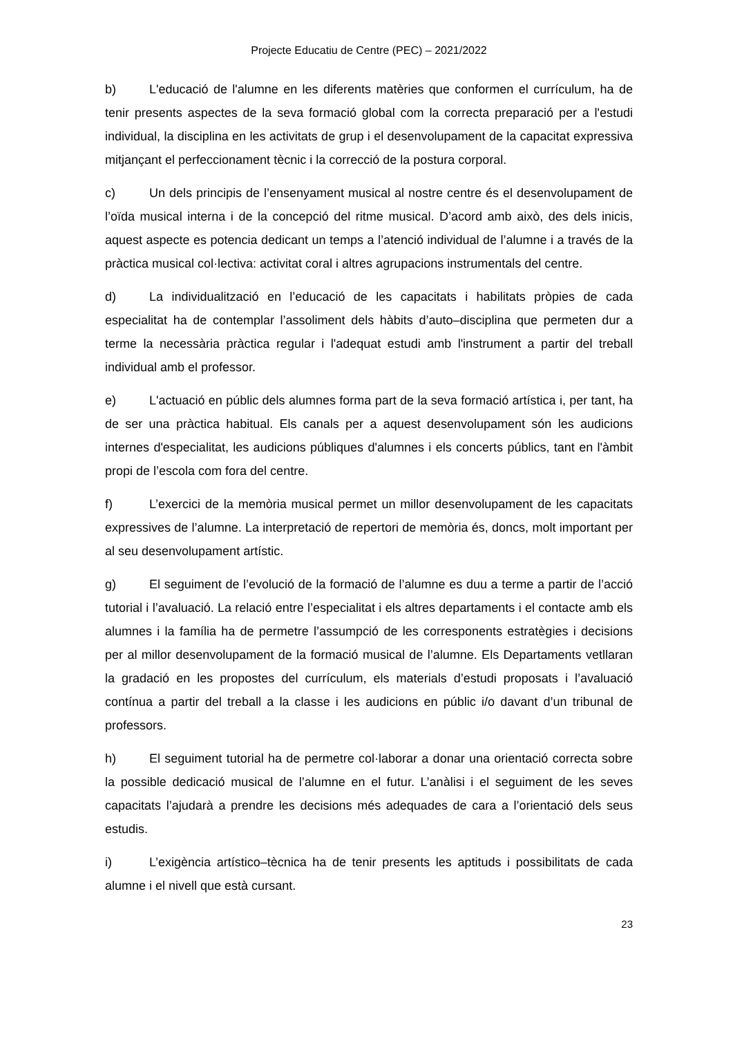Projecte Educatiu de Centre (PEC) – 2021/2022
b) L'educació de l'alumne en les diferents matèries que conformen el currículum, ha de tenir presents aspectes de la seva formació global com la correcta preparació per a l'estudi individual, la disciplina en les activitats de grup i el desenvolupament de la capacitat expressiva mitjançant el perfeccionament tècnic i la correcció de la postura corporal.
c) Un dels principis de l’ensenyament musical al nostre centre és el desenvolupament de l’oïda musical interna i de la concepció del ritme musical. D’acord amb això, des dels inicis, aquest aspecte es potencia dedicant un temps a l’atenció individual de l’alumne i a través de la pràctica musical col·lectiva: activitat coral i altres agrupacions instrumentals del centre.
d) La individualització en l’educació de les capacitats i habilitats pròpies de cada especialitat ha de contemplar l’assoliment dels hàbits d’auto–disciplina que permeten dur a terme la necessària pràctica regular i l'adequat estudi amb l'instrument a partir del treball individual amb el professor.
e) L'actuació en públic dels alumnes forma part de la seva formació artística i, per tant, ha de ser una pràctica habitual. Els canals per a aquest desenvolupament són les audicions internes d'especialitat, les audicions públiques d'alumnes i els concerts públics, tant en l'àmbit propi de l’escola com fora del centre.
f) L’exercici de la memòria musical permet un millor desenvolupament de les capacitats expressives de l’alumne. La interpretació de repertori de memòria és, doncs, molt important per al seu desenvolupament artístic.
g) El seguiment de l’evolució de la formació de l’alumne es duu a terme a partir de l’acció tutorial i l’avaluació. La relació entre l’especialitat i els altres departaments i el contacte amb els alumnes i la família ha de permetre l’assumpció de les corresponents estratègies i decisions per al millor desenvolupament de la formació musical de l’alumne. Els Departaments vetllaran la gradació en les propostes del currículum, els materials d’estudi proposats i l’avaluació contínua a partir del treball a la classe i les audicions en públic i/o davant d’un tribunal de professors.
h) El seguiment tutorial ha de permetre col·laborar a donar una orientació correcta sobre la possible dedicació musical de l’alumne en el futur. L’anàlisi i el seguiment de les seves capacitats l’ajudarà a prendre les decisions més adequades de cara a l’orientació dels seus estudis.
i) L’exigència artístico–tècnica ha de tenir presents les aptituds i possibilitats de cada alumne i el nivell que està cursant.
23